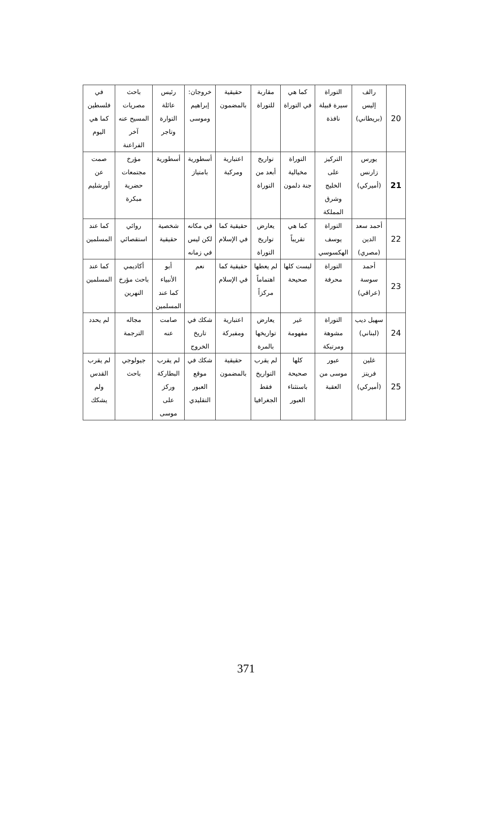| 20 | رالف إليس (بريطاني) | التوراة سيرة قبيلة نافذة | كما هي في التوراة | مقاربة للتوراة | حقيقية بالمضمون | خروجان: إبراهيم وموسى | رئيس عائلة التوارة وتاجر | باحث مصريات المسيح عنه آخر الفراعنة | في فلسطين كما هي اليوم |
| 21 | يورس زارنس (أميركي) | التركيز على الخليج وشرق المملكة | التوراة مخيالية جنة دلمون | تواريخ أبعد من التوراة | اعتبارية ومركبة | أسطورية بامتياز | أسطورية | مؤرخ مجتمعات حضرية مبكرة | صمت عن أورشليم |
| 22 | أحمد سعد الدين (مصري) | التوراة يوسف الهكسوسي | كما هي تقريباً | يعارض تواريخ التوراة | حقيقية كما في الإسلام | في مكانه لكن ليس في زمانه | شخصية حقيقية | روائي استقصائي | كما عند المسلمين |
| 23 | أحمد سوسة (عراقي) | التوراة محرفة | ليست كلها صحيحة | لم يعطها اهتماماً مركزاً | حقيقية كما في الإسلام | نعم | أبو الأنبياء كما عند المسلمين | أكاديمي باحث مؤرخ النهرين | كما عند المسلمين |
| 24 | سهيل ديب (لبناني) | التوراة مشوهة ومرتبكة | غير مفهومة | يعارض تواريخها بالمرة | اعتبارية ومفبركة | شكك في تاريخ الخروج | صامت عنه | مجاله الترجمة | لم يحدد |
| 25 | غلين فريتز (أميركي) | عبور موسى من العقبة | كلها صحيحة باستثناء العبور | لم يقرب التواريخ فقط الجغرافيا | حقيقية بالمضمون | شكك في موقع العبور التقليدي | لم يقرب البطاركة وركز على موسى | جيولوجي باحث | لم يقرب القدس ولم يشكك |
371